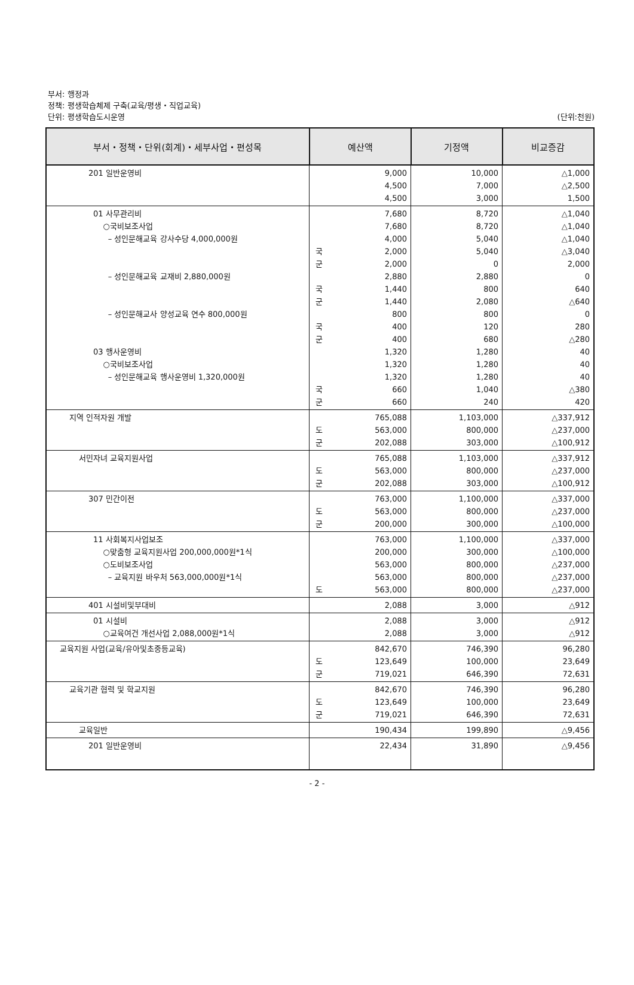부서: 행정과
정책: 평생학습체제 구축(교육/평생・직업교육)
단위: 평생학습도시운영
(단위:천원)
| 부서・정책・단위(회계)・세부사업・편성목 | 예산액 | | 기정액 | 비교증감 |
| --- | --- | --- | --- | --- |
| 201 일반운영비 | | 9,000 4,500 4,500 | 10,000 7,000 3,000 | △1,000 △2,500 1,500 |
| 01 사무관리비 ○국비보조사업 – 성인문해교육 강사수당 4,000,000원 – 성인문해교육 교재비 2,880,000원 – 성인문해교사 양성교육 연수 800,000원 03 행사운영비 ○국비보조사업 – 성인문해교육 행사운영비 1,320,000원 | 국 군 국 군 국 군 국 군 | 7,680 7,680 4,000 2,000 2,000 2,880 1,440 1,440 800 400 400 1,320 1,320 1,320 660 660 | 8,720 8,720 5,040 5,040 0 2,880 800 2,080 800 120 680 1,280 1,280 1,280 1,040 240 | △1,040 △1,040 △1,040 △3,040 2,000 0 640 △640 0 280 △280 40 40 40 △380 420 |
| 지역 인적자원 개발 | 도 군 | 765,088 563,000 202,088 | 1,103,000 800,000 303,000 | △337,912 △237,000 △100,912 |
| 서민자녀 교육지원사업 | 도 군 | 765,088 563,000 202,088 | 1,103,000 800,000 303,000 | △337,912 △237,000 △100,912 |
| 307 민간이전 | 도 군 | 763,000 563,000 200,000 | 1,100,000 800,000 300,000 | △337,000 △237,000 △100,000 |
| 11 사회복지사업보조 ○맞춤형 교육지원사업 200,000,000원*1식 ○도비보조사업 – 교육지원 바우처 563,000,000원*1식 | 도 | 763,000 200,000 563,000 563,000 563,000 | 1,100,000 300,000 800,000 800,000 800,000 | △337,000 △100,000 △237,000 △237,000 △237,000 |
| 401 시설비및부대비 | | 2,088 | 3,000 | △912 |
| 01 시설비 ○교육여건 개선사업 2,088,000원*1식 | | 2,088 2,088 | 3,000 3,000 | △912 △912 |
| 교육지원 사업(교육/유아및초중등교육) | 도 군 | 842,670 123,649 719,021 | 746,390 100,000 646,390 | 96,280 23,649 72,631 |
| 교육기관 협력 및 학교지원 | 도 군 | 842,670 123,649 719,021 | 746,390 100,000 646,390 | 96,280 23,649 72,631 |
| 교육일반 | | 190,434 | 199,890 | △9,456 |
| 201 일반운영비 | | 22,434 | 31,890 | △9,456 |
- 2 -